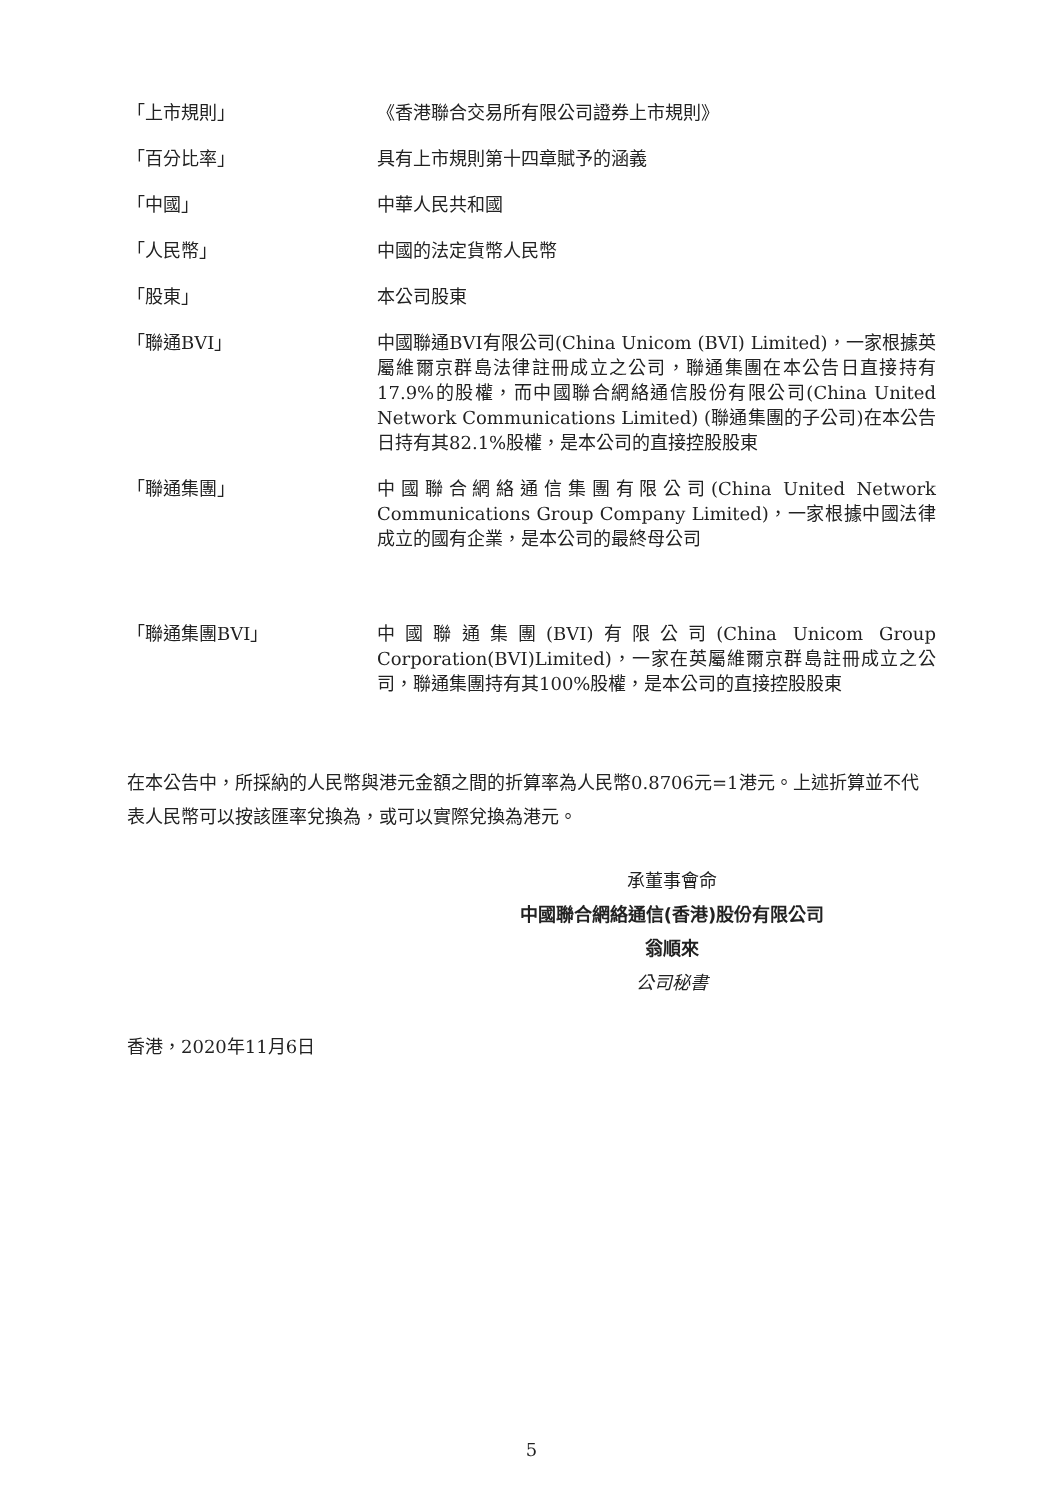| 「上市規則」 | 《香港聯合交易所有限公司證券上市規則》 |
| 「百分比率」 | 具有上市規則第十四章賦予的涵義 |
| 「中國」 | 中華人民共和國 |
| 「人民幣」 | 中國的法定貨幣人民幣 |
| 「股東」 | 本公司股東 |
| 「聯通BVI」 | 中國聯通BVI有限公司(China Unicom (BVI) Limited)，一家根據英屬維爾京群島法律註冊成立之公司，聯通集團在本公告日直接持有17.9%的股權，而中國聯合網絡通信股份有限公司(China United Network Communications Limited) (聯通集團的子公司)在本公告日持有其82.1%股權，是本公司的直接控股股東 |
| 「聯通集團」 | 中國聯合網絡通信集團有限公司(China United Network Communications Group Company Limited)，一家根據中國法律成立的國有企業，是本公司的最終母公司 |
| 「聯通集團BVI」 | 中國聯通集團(BVI)有限公司(China Unicom Group Corporation(BVI)Limited)，一家在英屬維爾京群島註冊成立之公司，聯通集團持有其100%股權，是本公司的直接控股股東 |
在本公告中，所採納的人民幣與港元金額之間的折算率為人民幣0.8706元=1港元。上述折算並不代表人民幣可以按該匯率兌換為，或可以實際兌換為港元。
承董事會命
中國聯合網絡通信(香港)股份有限公司
翁順來
公司秘書
香港，2020年11月6日
5